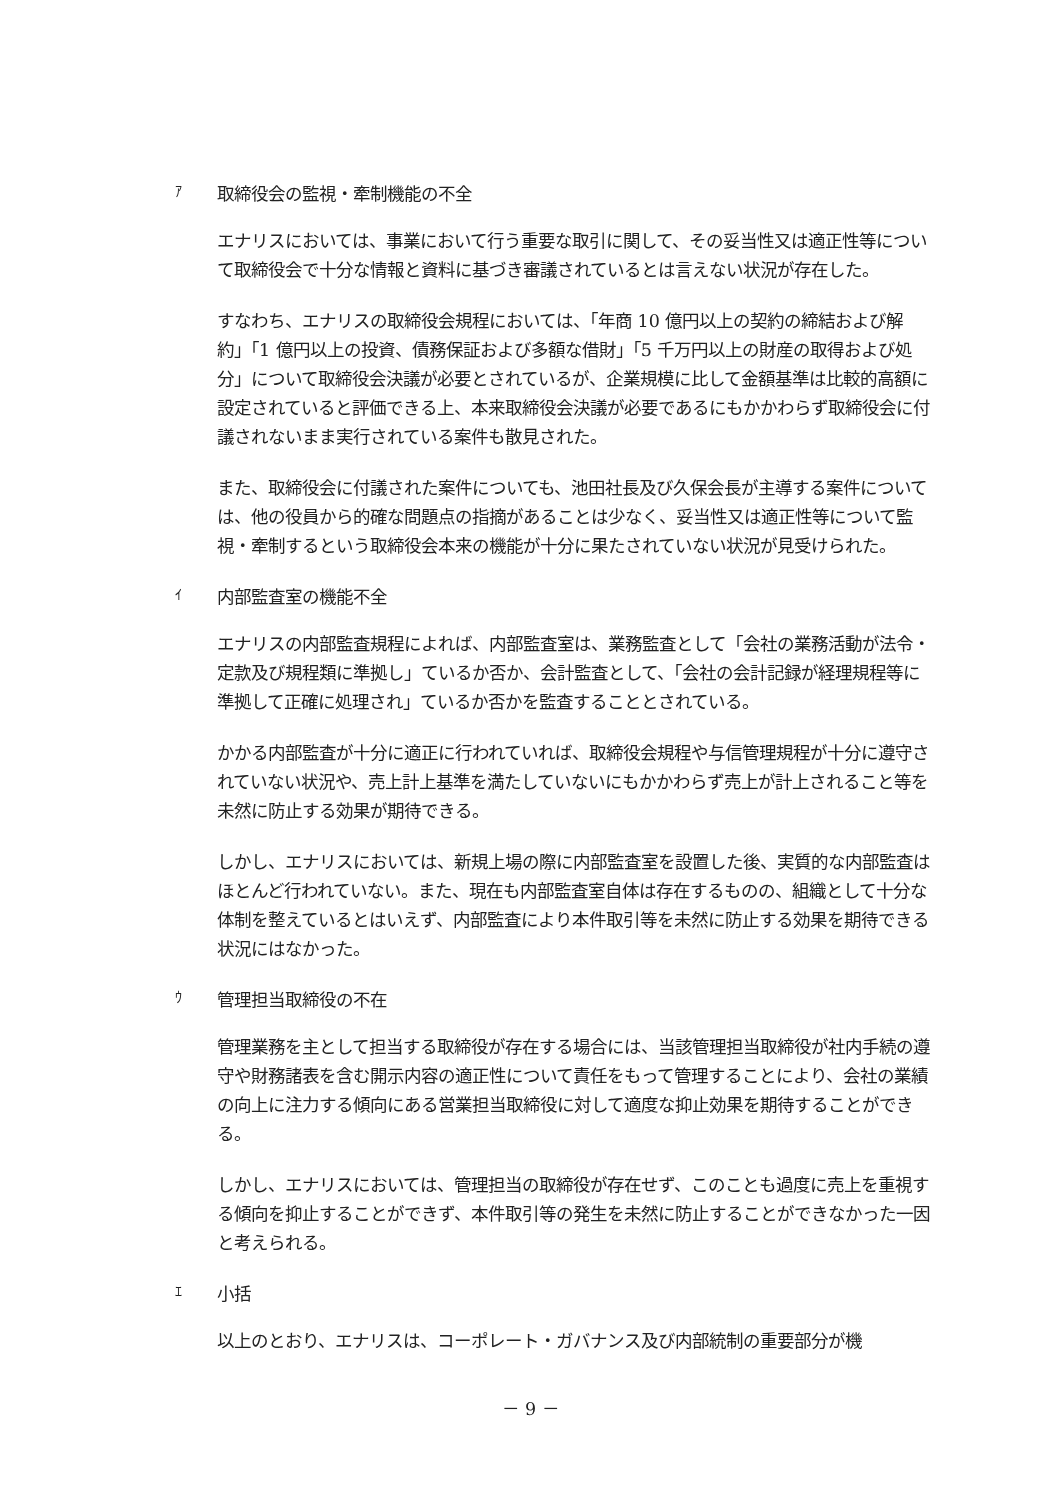ｱ取締役会の監視・牽制機能の不全
エナリスにおいては、事業において行う重要な取引に関して、その妥当性又は適正性等について取締役会で十分な情報と資料に基づき審議されているとは言えない状況が存在した。
すなわち、エナリスの取締役会規程においては、「年商 10 億円以上の契約の締結および解約」「1 億円以上の投資、債務保証および多額な借財」「5 千万円以上の財産の取得および処分」について取締役会決議が必要とされているが、企業規模に比して金額基準は比較的高額に設定されていると評価できる上、本来取締役会決議が必要であるにもかかわらず取締役会に付議されないまま実行されている案件も散見された。
また、取締役会に付議された案件についても、池田社長及び久保会長が主導する案件については、他の役員から的確な問題点の指摘があることは少なく、妥当性又は適正性等について監視・牽制するという取締役会本来の機能が十分に果たされていない状況が見受けられた。
ｲ内部監査室の機能不全
エナリスの内部監査規程によれば、内部監査室は、業務監査として「会社の業務活動が法令・定款及び規程類に準拠し」ているか否か、会計監査として、「会社の会計記録が経理規程等に準拠して正確に処理され」ているか否かを監査することとされている。
かかる内部監査が十分に適正に行われていれば、取締役会規程や与信管理規程が十分に遵守されていない状況や、売上計上基準を満たしていないにもかかわらず売上が計上されること等を未然に防止する効果が期待できる。
しかし、エナリスにおいては、新規上場の際に内部監査室を設置した後、実質的な内部監査はほとんど行われていない。また、現在も内部監査室自体は存在するものの、組織として十分な体制を整えているとはいえず、内部監査により本件取引等を未然に防止する効果を期待できる状況にはなかった。
ｳ管理担当取締役の不在
管理業務を主として担当する取締役が存在する場合には、当該管理担当取締役が社内手続の遵守や財務諸表を含む開示内容の適正性について責任をもって管理することにより、会社の業績の向上に注力する傾向にある営業担当取締役に対して適度な抑止効果を期待することができる。
しかし、エナリスにおいては、管理担当の取締役が存在せず、このことも過度に売上を重視する傾向を抑止することができず、本件取引等の発生を未然に防止することができなかった一因と考えられる。
ｴ小括
以上のとおり、エナリスは、コーポレート・ガバナンス及び内部統制の重要部分が機
－ 9 －